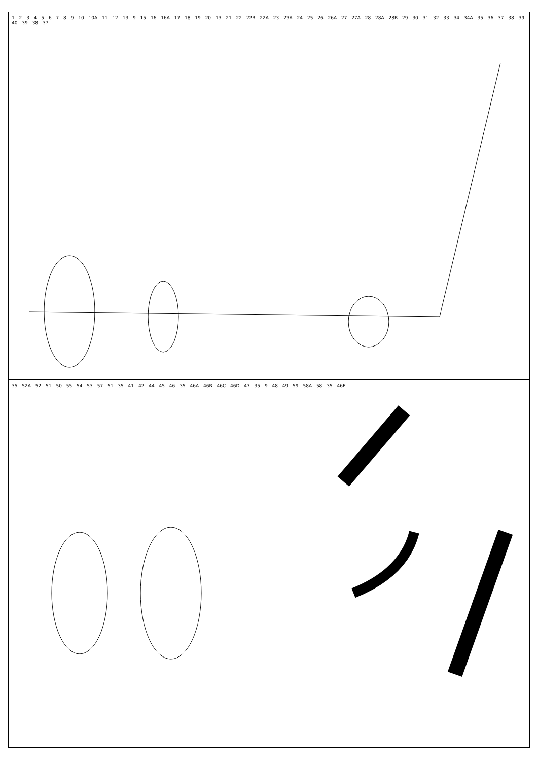1 2 3 4 5 6 7 8 9 10 10A 11 12 13 9 15 16 16A 17 18 19 20 13 21 22 22B 22A 23 23A 24 25 26 26A 27 27A 28 28A 28B 29 30 31 32 33 34 34A 35 36 37 38 39 40 39 38 37
35 52A 52 51 50 55 54 53 57 51 35 41 42 44 45 46 35 46A 46B 46C 46D 47 35 9 48 49 59 58A 58 35 46E